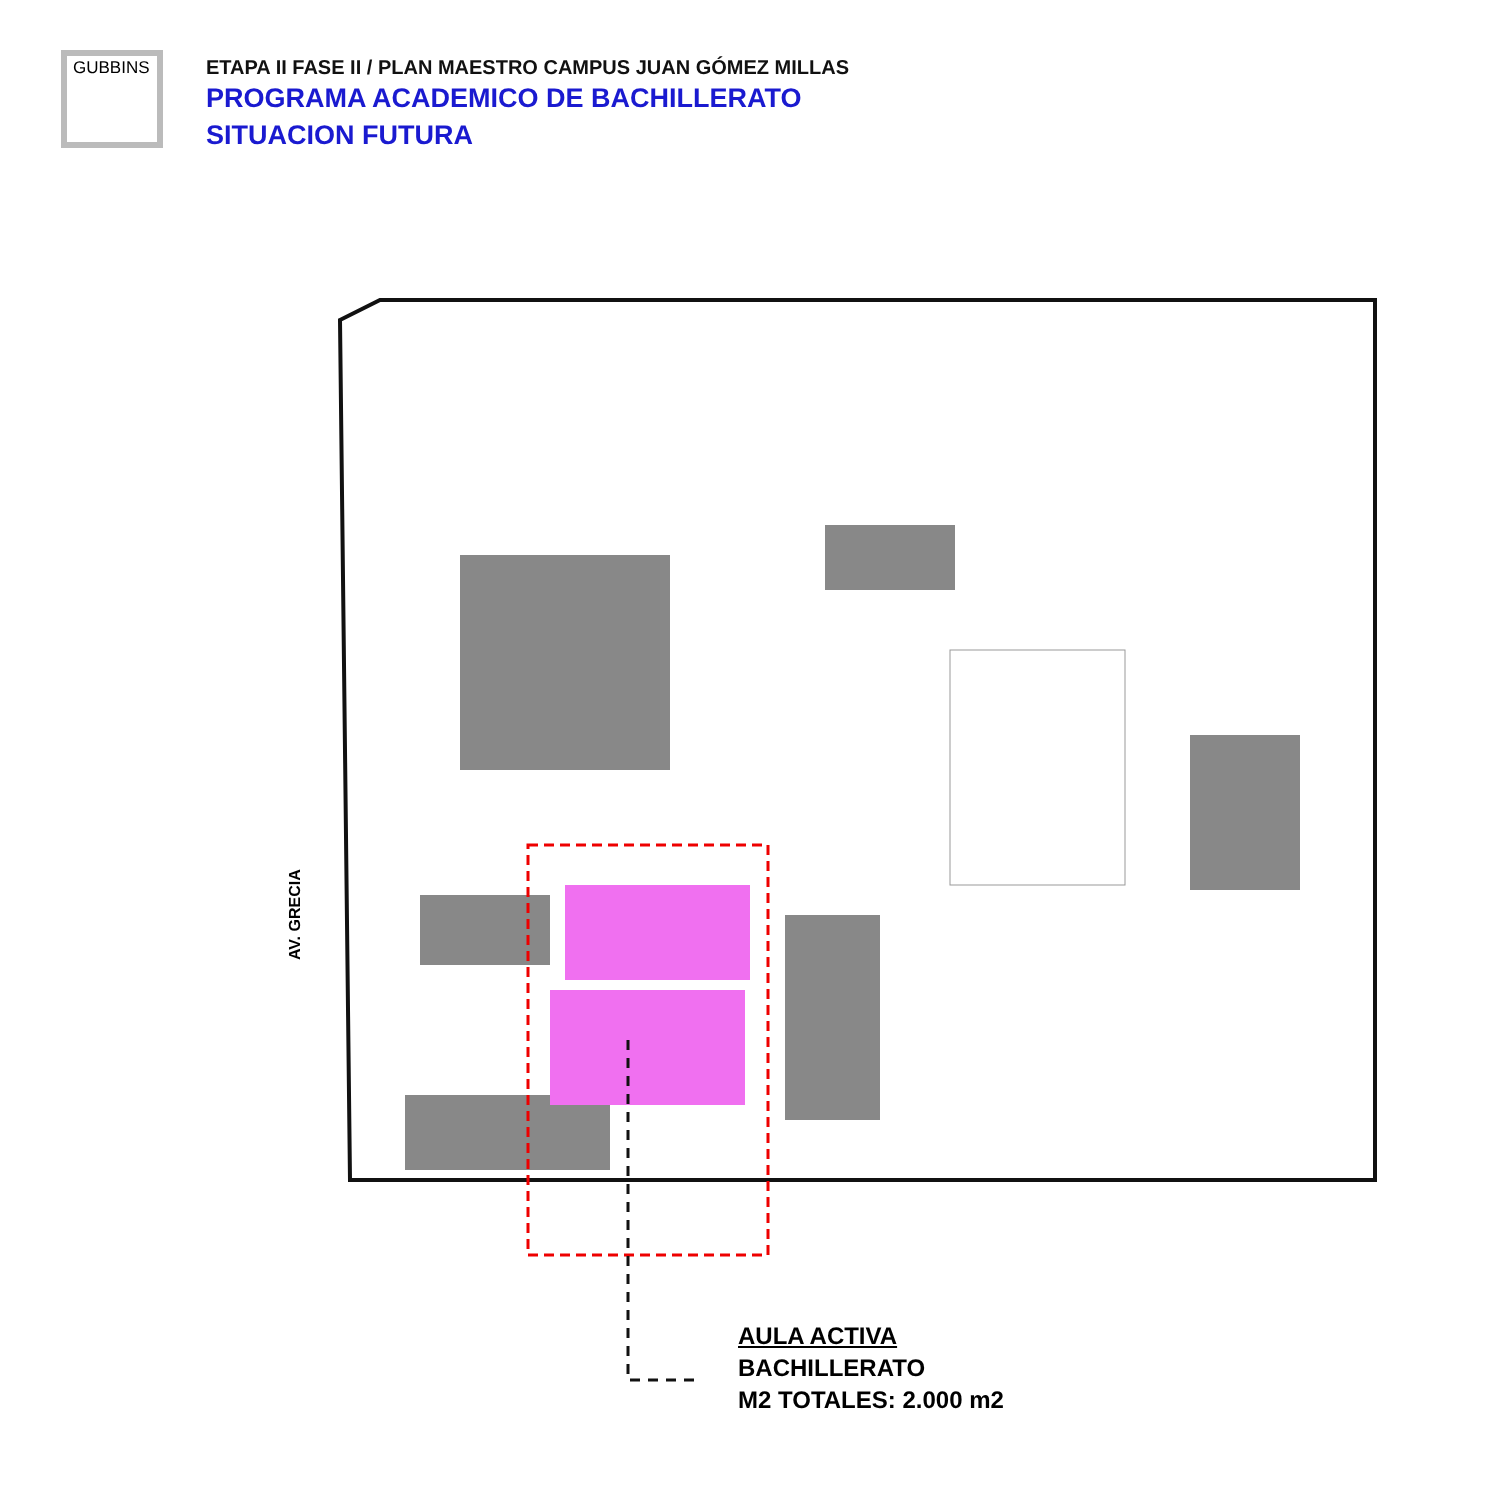GUBBINS
ETAPA II FASE II / PLAN MAESTRO CAMPUS JUAN GÓMEZ MILLAS
PROGRAMA ACADEMICO DE BACHILLERATO
SITUACION FUTURA
AV. GRECIA
AULA ACTIVA
BACHILLERATO
M2 TOTALES: 2.000 m2